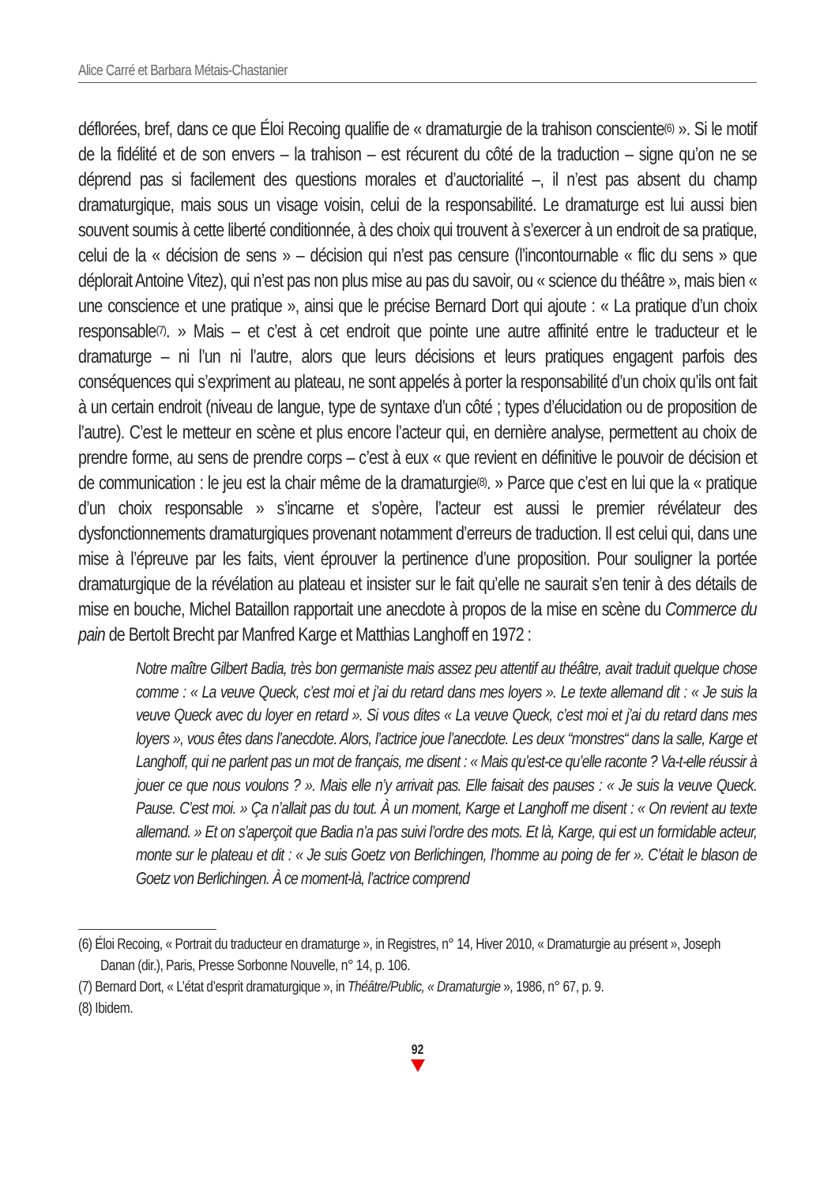Alice Carré et Barbara Métais-Chastanier
déflorées, bref, dans ce que Éloi Recoing qualifie de « dramaturgie de la trahison consciente<sup>(6)</sup> ». Si le motif de la fidélité et de son envers – la trahison – est récurent du côté de la traduction – signe qu’on ne se déprend pas si facilement des questions morales et d’auctorialité –, il n’est pas absent du champ dramaturgique, mais sous un visage voisin, celui de la responsabilité. Le dramaturge est lui aussi bien souvent soumis à cette liberté conditionnée, à des choix qui trouvent à s’exercer à un endroit de sa pratique, celui de la « décision de sens » – décision qui n’est pas censure (l’incontournable « flic du sens » que déplorait Antoine Vitez), qui n’est pas non plus mise au pas du savoir, ou « science du théâtre », mais bien « une conscience et une pratique », ainsi que le précise Bernard Dort qui ajoute : « La pratique d’un choix responsable<sup>(7)</sup>. » Mais – et c’est à cet endroit que pointe une autre affinité entre le traducteur et le dramaturge – ni l’un ni l’autre, alors que leurs décisions et leurs pratiques engagent parfois des conséquences qui s’expriment au plateau, ne sont appelés à porter la responsabilité d’un choix qu’ils ont fait à un certain endroit (niveau de langue, type de syntaxe d’un côté ; types d’élucidation ou de proposition de l’autre). C’est le metteur en scène et plus encore l’acteur qui, en dernière analyse, permettent au choix de prendre forme, au sens de prendre corps – c’est à eux « que revient en définitive le pouvoir de décision et de communication : le jeu est la chair même de la dramaturgie<sup>(8)</sup>. » Parce que c’est en lui que la « pratique d’un choix responsable » s’incarne et s’opère, l’acteur est aussi le premier révélateur des dysfonctionnements dramaturgiques provenant notamment d’erreurs de traduction. Il est celui qui, dans une mise à l’épreuve par les faits, vient éprouver la pertinence d’une proposition. Pour souligner la portée dramaturgique de la révélation au plateau et insister sur le fait qu’elle ne saurait s’en tenir à des détails de mise en bouche, Michel Bataillon rapportait une anecdote à propos de la mise en scène du Commerce du pain de Bertolt Brecht par Manfred Karge et Matthias Langhoff en 1972 :
Notre maître Gilbert Badia, très bon germaniste mais assez peu attentif au théâtre, avait traduit quelque chose comme : « La veuve Queck, c’est moi et j’ai du retard dans mes loyers ». Le texte allemand dit : « Je suis la veuve Queck avec du loyer en retard ». Si vous dites « La veuve Queck, c’est moi et j’ai du retard dans mes loyers », vous êtes dans l’anecdote. Alors, l’actrice joue l’anecdote. Les deux “monstres“ dans la salle, Karge et Langhoff, qui ne parlent pas un mot de français, me disent : « Mais qu’est-ce qu’elle raconte ? Va-t-elle réussir à jouer ce que nous voulons ? ». Mais elle n’y arrivait pas. Elle faisait des pauses : « Je suis la veuve Queck. Pause. C’est moi. » Ça n’allait pas du tout. À un moment, Karge et Langhoff me disent : « On revient au texte allemand. » Et on s’aperçoit que Badia n’a pas suivi l’ordre des mots. Et là, Karge, qui est un formidable acteur, monte sur le plateau et dit : « Je suis Goetz von Berlichingen, l’homme au poing de fer ». C’était le blason de Goetz von Berlichingen. À ce moment-là, l’actrice comprend
(6) Éloi Recoing, « Portrait du traducteur en dramaturge », in Registres, n° 14, Hiver 2010, « Dramaturgie au présent », Joseph Danan (dir.), Paris, Presse Sorbonne Nouvelle, n° 14, p. 106.
(7) Bernard Dort, « L’état d’esprit dramaturgique », in Théâtre/Public, « Dramaturgie », 1986, n° 67, p. 9.
(8) Ibidem.
92